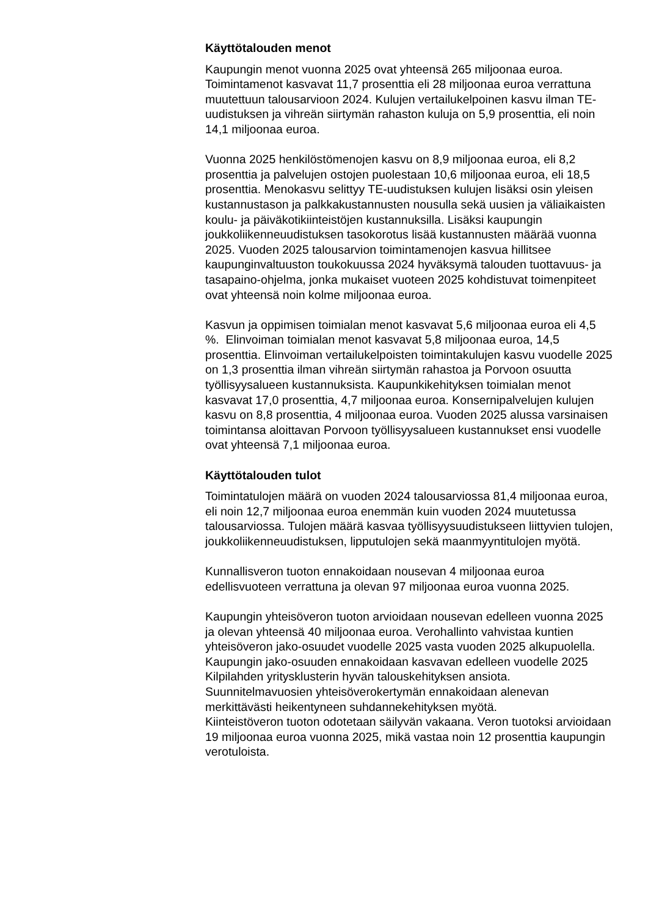Käyttötalouden menot
Kaupungin menot vuonna 2025 ovat yhteensä 265 miljoonaa euroa. Toimintamenot kasvavat 11,7 prosenttia eli 28 miljoonaa euroa verrattuna muutettuun talousarvioon 2024. Kulujen vertailukelpoinen kasvu ilman TE-uudistuksen ja vihreän siirtymän rahaston kuluja on 5,9 prosenttia, eli noin 14,1 miljoonaa euroa.
Vuonna 2025 henkilöstömenojen kasvu on 8,9 miljoonaa euroa, eli 8,2 prosenttia ja palvelujen ostojen puolestaan 10,6 miljoonaa euroa, eli 18,5 prosenttia. Menokasvu selittyy TE-uudistuksen kulujen lisäksi osin yleisen kustannustason ja palkkakustannusten nousulla sekä uusien ja väliaikaisten koulu- ja päiväkotikiinteistöjen kustannuksilla. Lisäksi kaupungin joukkoliikenneuudistuksen tasokorotus lisää kustannusten määrää vuonna 2025. Vuoden 2025 talousarvion toimintamenojen kasvua hillitsee kaupunginvaltuuston toukokuussa 2024 hyväksymä talouden tuottavuus- ja tasapaino-ohjelma, jonka mukaiset vuoteen 2025 kohdistuvat toimenpiteet ovat yhteensä noin kolme miljoonaa euroa.
Kasvun ja oppimisen toimialan menot kasvavat 5,6 miljoonaa euroa eli 4,5 %. Elinvoiman toimialan menot kasvavat 5,8 miljoonaa euroa, 14,5 prosenttia. Elinvoiman vertailukelpoisten toimintakulujen kasvu vuodelle 2025 on 1,3 prosenttia ilman vihreän siirtymän rahastoa ja Porvoon osuutta työllisyysalueen kustannuksista. Kaupunkikehityksen toimialan menot kasvavat 17,0 prosenttia, 4,7 miljoonaa euroa. Konsernipalvelujen kulujen kasvu on 8,8 prosenttia, 4 miljoonaa euroa. Vuoden 2025 alussa varsinaisen toimintansa aloittavan Porvoon työllisyysalueen kustannukset ensi vuodelle ovat yhteensä 7,1 miljoonaa euroa.
Käyttötalouden tulot
Toimintatulojen määrä on vuoden 2024 talousarviossa 81,4 miljoonaa euroa, eli noin 12,7 miljoonaa euroa enemmän kuin vuoden 2024 muutetussa talousarviossa. Tulojen määrä kasvaa työllisyysuudistukseen liittyvien tulojen, joukkoliikenneuudistuksen, lipputulojen sekä maanmyyntitulojen myötä.
Kunnallisveron tuoton ennakoidaan nousevan 4 miljoonaa euroa edellisvuoteen verrattuna ja olevan 97 miljoonaa euroa vuonna 2025.
Kaupungin yhteisöveron tuoton arvioidaan nousevan edelleen vuonna 2025 ja olevan yhteensä 40 miljoonaa euroa. Verohallinto vahvistaa kuntien yhteisöveron jako-osuudet vuodelle 2025 vasta vuoden 2025 alkupuolella. Kaupungin jako-osuuden ennakoidaan kasvavan edelleen vuodelle 2025 Kilpilahden yritysklusterin hyvän talouskehityksen ansiota. Suunnitelmavuosien yhteisöverokertymän ennakoidaan alenevan merkittävästi heikentyneen suhdannekehityksen myötä.
Kiinteistöveron tuoton odotetaan säilyvän vakaana. Veron tuotoksi arvioidaan 19 miljoonaa euroa vuonna 2025, mikä vastaa noin 12 prosenttia kaupungin verotuloista.